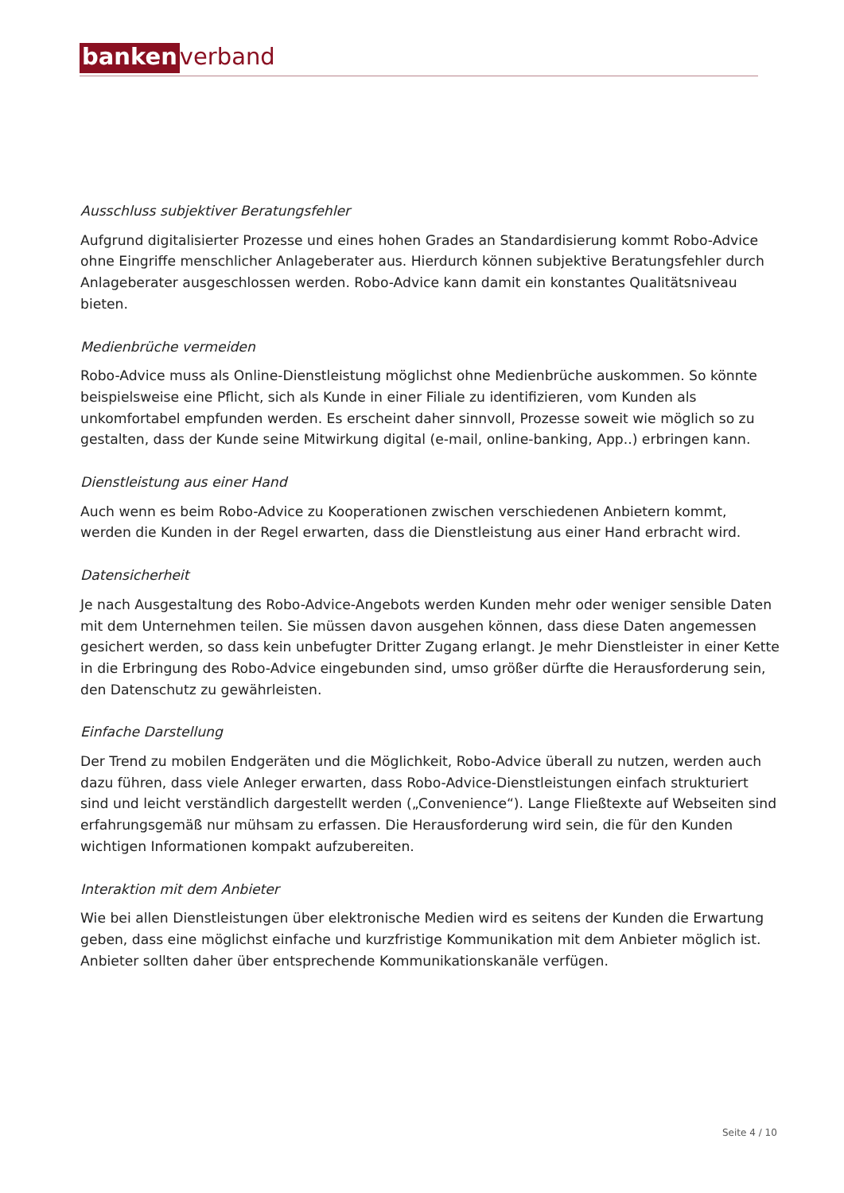banken verband
Ausschluss subjektiver Beratungsfehler
Aufgrund digitalisierter Prozesse und eines hohen Grades an Standardisierung kommt Robo-Advice ohne Eingriffe menschlicher Anlageberater aus. Hierdurch können subjektive Beratungsfehler durch Anlageberater ausgeschlossen werden. Robo-Advice kann damit ein konstantes Qualitätsniveau bieten.
Medienbrüche vermeiden
Robo-Advice muss als Online-Dienstleistung möglichst ohne Medienbrüche auskommen. So könnte beispielsweise eine Pflicht, sich als Kunde in einer Filiale zu identifizieren, vom Kunden als unkomfortabel empfunden werden. Es erscheint daher sinnvoll, Prozesse soweit wie möglich so zu gestalten, dass der Kunde seine Mitwirkung digital (e-mail, online-banking, App..) erbringen kann.
Dienstleistung aus einer Hand
Auch wenn es beim Robo-Advice zu Kooperationen zwischen verschiedenen Anbietern kommt, werden die Kunden in der Regel erwarten, dass die Dienstleistung aus einer Hand erbracht wird.
Datensicherheit
Je nach Ausgestaltung des Robo-Advice-Angebots werden Kunden mehr oder weniger sensible Daten mit dem Unternehmen teilen. Sie müssen davon ausgehen können, dass diese Daten angemessen gesichert werden, so dass kein unbefugter Dritter Zugang erlangt. Je mehr Dienstleister in einer Kette in die Erbringung des Robo-Advice eingebunden sind, umso größer dürfte die Herausforderung sein, den Datenschutz zu gewährleisten.
Einfache Darstellung
Der Trend zu mobilen Endgeräten und die Möglichkeit, Robo-Advice überall zu nutzen, werden auch dazu führen, dass viele Anleger erwarten, dass Robo-Advice-Dienstleistungen einfach strukturiert sind und leicht verständlich dargestellt werden („Convenience“). Lange Fließtexte auf Webseiten sind erfahrungsgemäß nur mühsam zu erfassen. Die Herausforderung wird sein, die für den Kunden wichtigen Informationen kompakt aufzubereiten.
Interaktion mit dem Anbieter
Wie bei allen Dienstleistungen über elektronische Medien wird es seitens der Kunden die Erwartung geben, dass eine möglichst einfache und kurzfristige Kommunikation mit dem Anbieter möglich ist. Anbieter sollten daher über entsprechende Kommunikationskanäle verfügen.
Seite 4 / 10